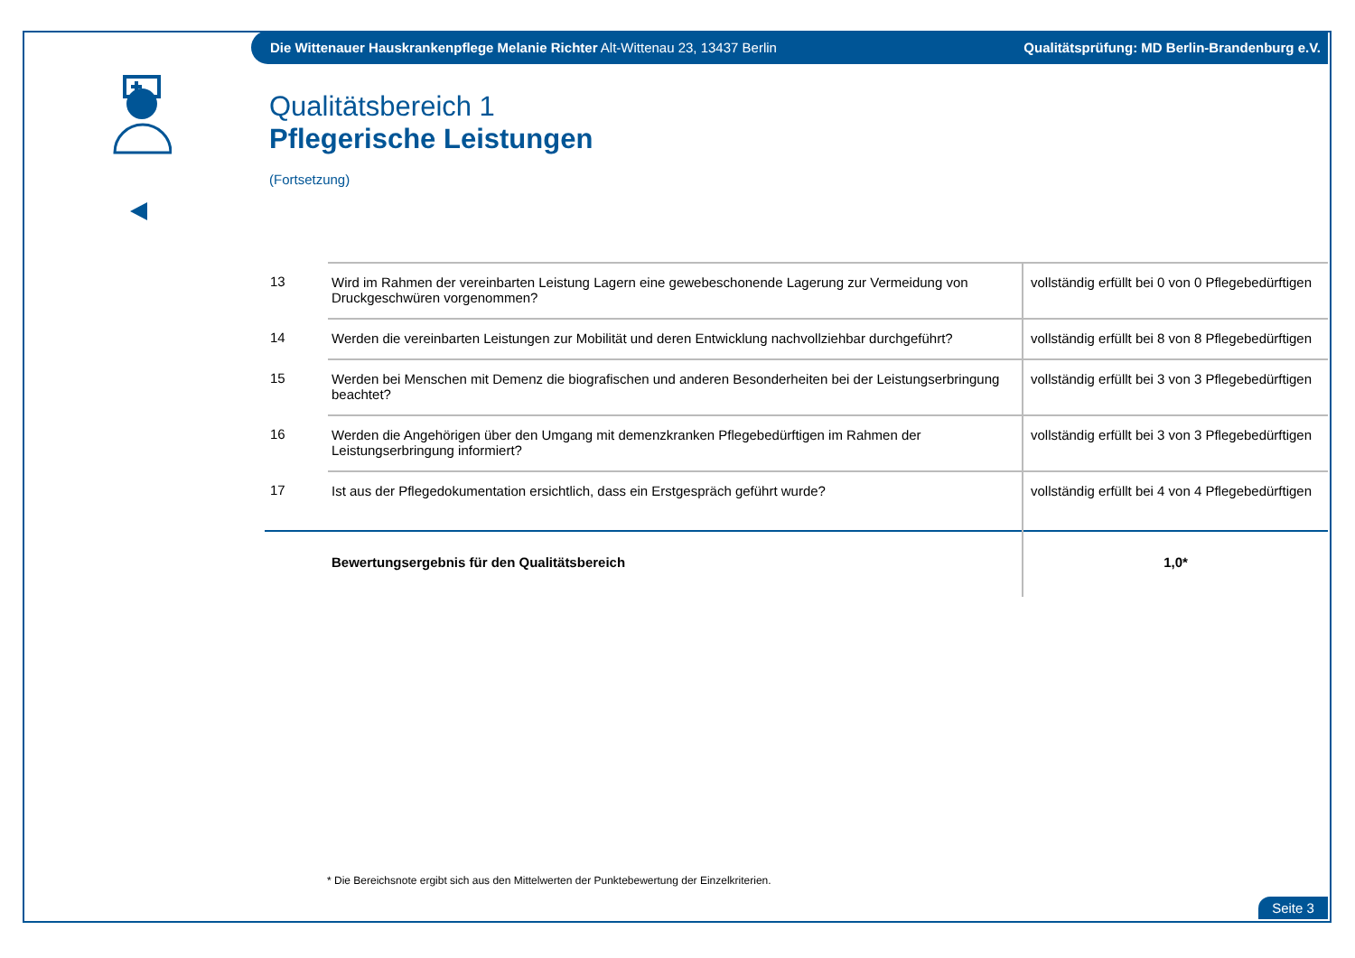Die Wittenauer Hauskrankenpflege Melanie Richter Alt-Wittenau 23, 13437 Berlin Qualitätsprüfung: MD Berlin-Brandenburg e.V.
Qualitätsbereich 1
Pflegerische Leistungen
(Fortsetzung)
| 13 | Wird im Rahmen der vereinbarten Leistung Lagern eine gewebeschonende Lagerung zur Vermeidung von Druckgeschwüren vorgenommen? | vollständig erfüllt bei 0 von 0 Pflegebedürftigen |
| 14 | Werden die vereinbarten Leistungen zur Mobilität und deren Entwicklung nachvollziehbar durchgeführt? | vollständig erfüllt bei 8 von 8 Pflegebedürftigen |
| 15 | Werden bei Menschen mit Demenz die biografischen und anderen Besonderheiten bei der Leistungserbringung beachtet? | vollständig erfüllt bei 3 von 3 Pflegebedürftigen |
| 16 | Werden die Angehörigen über den Umgang mit demenzkranken Pflegebedürftigen im Rahmen der Leistungserbringung informiert? | vollständig erfüllt bei 3 von 3 Pflegebedürftigen |
| 17 | Ist aus der Pflegedokumentation ersichtlich, dass ein Erstgespräch geführt wurde? | vollständig erfüllt bei 4 von 4 Pflegebedürftigen |
| | Bewertungsergebnis für den Qualitätsbereich | 1,0* |
* Die Bereichsnote ergibt sich aus den Mittelwerten der Punktebewertung der Einzelkriterien.
Seite 3